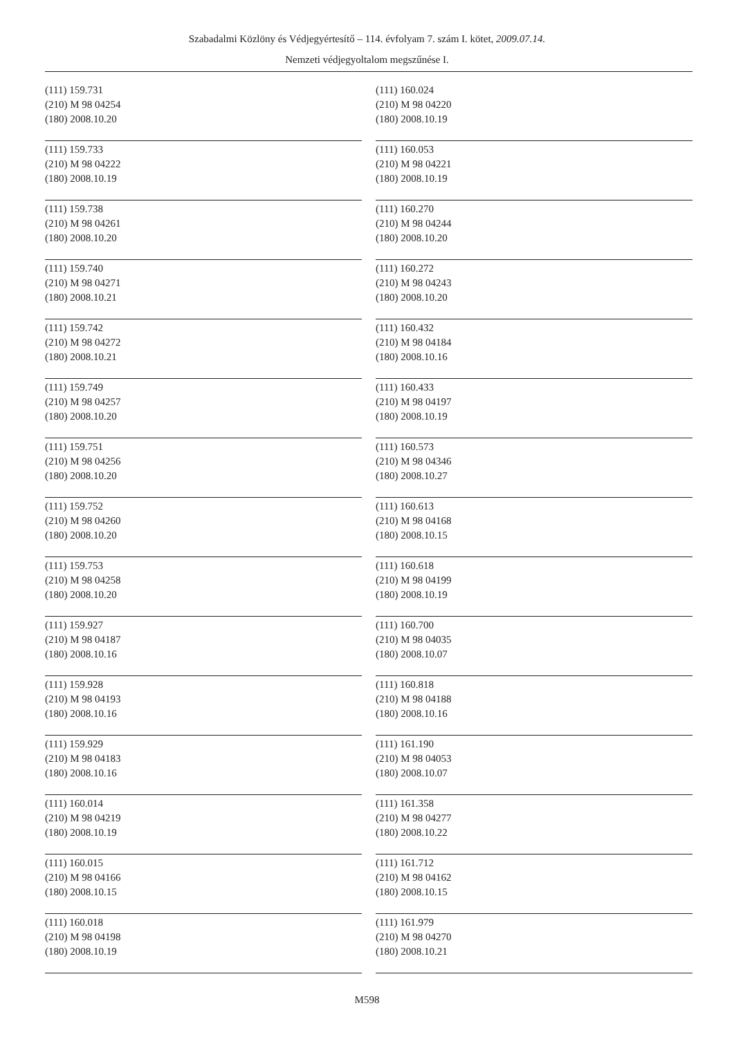Szabadalmi Közlöny és Védjegyértesítő – 114. évfolyam 7. szám I. kötet, 2009.07.14.
Nemzeti védjegyoltalom megszűnése I.
(111) 159.731
(210) M 98 04254
(180) 2008.10.20
(111) 159.733
(210) M 98 04222
(180) 2008.10.19
(111) 159.738
(210) M 98 04261
(180) 2008.10.20
(111) 159.740
(210) M 98 04271
(180) 2008.10.21
(111) 159.742
(210) M 98 04272
(180) 2008.10.21
(111) 159.749
(210) M 98 04257
(180) 2008.10.20
(111) 159.751
(210) M 98 04256
(180) 2008.10.20
(111) 159.752
(210) M 98 04260
(180) 2008.10.20
(111) 159.753
(210) M 98 04258
(180) 2008.10.20
(111) 159.927
(210) M 98 04187
(180) 2008.10.16
(111) 159.928
(210) M 98 04193
(180) 2008.10.16
(111) 159.929
(210) M 98 04183
(180) 2008.10.16
(111) 160.014
(210) M 98 04219
(180) 2008.10.19
(111) 160.015
(210) M 98 04166
(180) 2008.10.15
(111) 160.018
(210) M 98 04198
(180) 2008.10.19
(111) 160.024
(210) M 98 04220
(180) 2008.10.19
(111) 160.053
(210) M 98 04221
(180) 2008.10.19
(111) 160.270
(210) M 98 04244
(180) 2008.10.20
(111) 160.272
(210) M 98 04243
(180) 2008.10.20
(111) 160.432
(210) M 98 04184
(180) 2008.10.16
(111) 160.433
(210) M 98 04197
(180) 2008.10.19
(111) 160.573
(210) M 98 04346
(180) 2008.10.27
(111) 160.613
(210) M 98 04168
(180) 2008.10.15
(111) 160.618
(210) M 98 04199
(180) 2008.10.19
(111) 160.700
(210) M 98 04035
(180) 2008.10.07
(111) 160.818
(210) M 98 04188
(180) 2008.10.16
(111) 161.190
(210) M 98 04053
(180) 2008.10.07
(111) 161.358
(210) M 98 04277
(180) 2008.10.22
(111) 161.712
(210) M 98 04162
(180) 2008.10.15
(111) 161.979
(210) M 98 04270
(180) 2008.10.21
M598